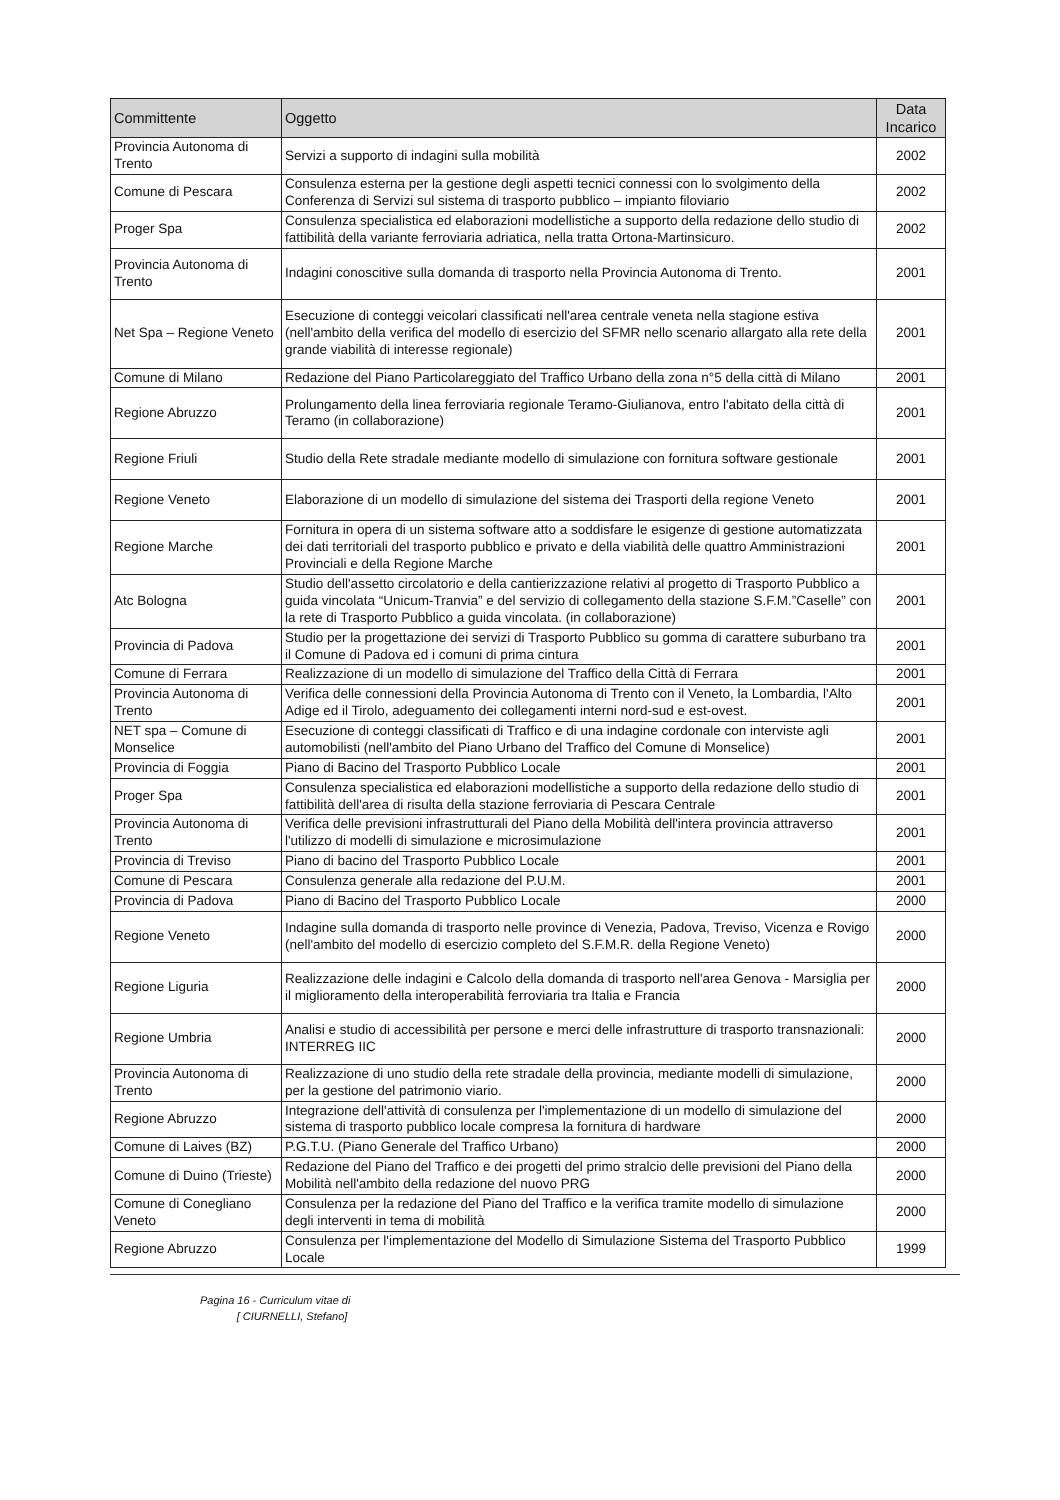| Committente | Oggetto | Data Incarico |
| --- | --- | --- |
| Provincia Autonoma di Trento | Servizi a supporto di indagini sulla mobilità | 2002 |
| Comune di Pescara | Consulenza esterna per la gestione degli aspetti tecnici connessi con lo svolgimento della Conferenza di Servizi sul sistema di trasporto pubblico – impianto filoviario | 2002 |
| Proger Spa | Consulenza specialistica ed elaborazioni modellistiche a supporto della redazione dello studio di fattibilità della variante ferroviaria adriatica, nella tratta Ortona-Martinsicuro. | 2002 |
| Provincia Autonoma di Trento | Indagini conoscitive sulla domanda di trasporto nella Provincia Autonoma di Trento. | 2001 |
| Net Spa – Regione Veneto | Esecuzione di conteggi veicolari classificati nell'area centrale veneta nella stagione estiva (nell'ambito della verifica del modello di esercizio del SFMR nello scenario allargato alla rete della grande viabilità di interesse regionale) | 2001 |
| Comune di Milano | Redazione del Piano Particolareggiato del Traffico Urbano della zona n°5 della città di Milano | 2001 |
| Regione Abruzzo | Prolungamento della linea ferroviaria regionale Teramo-Giulianova, entro l'abitato della città di Teramo (in collaborazione) | 2001 |
| Regione Friuli | Studio della Rete stradale mediante modello di simulazione con fornitura software gestionale | 2001 |
| Regione Veneto | Elaborazione di un modello di simulazione del sistema dei Trasporti della regione Veneto | 2001 |
| Regione Marche | Fornitura in opera di un sistema software atto a soddisfare le esigenze di gestione automatizzata dei dati territoriali del trasporto pubblico e privato e della viabilità delle quattro Amministrazioni Provinciali e della Regione Marche | 2001 |
| Atc Bologna | Studio dell'assetto circolatorio e della cantierizzazione relativi al progetto di Trasporto Pubblico a guida vincolata “Unicum-Tranvia” e del servizio di collegamento della stazione S.F.M.”Caselle” con la rete di Trasporto Pubblico a guida vincolata. (in collaborazione) | 2001 |
| Provincia di Padova | Studio per la progettazione dei servizi di Trasporto Pubblico su gomma di carattere suburbano tra il Comune di Padova ed i comuni di prima cintura | 2001 |
| Comune di Ferrara | Realizzazione di un modello di simulazione del Traffico della Città di Ferrara | 2001 |
| Provincia Autonoma di Trento | Verifica delle connessioni della Provincia Autonoma di Trento con il Veneto, la Lombardia, l'Alto Adige ed il Tirolo, adeguamento dei collegamenti interni nord-sud e est-ovest. | 2001 |
| NET spa – Comune di Monselice | Esecuzione di conteggi classificati di Traffico e di una indagine cordonale con interviste agli automobilisti (nell'ambito del Piano Urbano del Traffico del Comune di Monselice) | 2001 |
| Provincia di Foggia | Piano di Bacino del Trasporto Pubblico Locale | 2001 |
| Proger Spa | Consulenza specialistica ed elaborazioni modellistiche a supporto della redazione dello studio di fattibilità dell'area di risulta della stazione ferroviaria di Pescara Centrale | 2001 |
| Provincia Autonoma di Trento | Verifica delle previsioni infrastrutturali del Piano della Mobilità dell'intera provincia attraverso l'utilizzo di modelli di simulazione e microsimulazione | 2001 |
| Provincia di Treviso | Piano di bacino del Trasporto Pubblico Locale | 2001 |
| Comune di Pescara | Consulenza generale alla redazione del P.U.M. | 2001 |
| Provincia di Padova | Piano di Bacino del Trasporto Pubblico Locale | 2000 |
| Regione Veneto | Indagine sulla domanda di trasporto nelle province di Venezia, Padova, Treviso, Vicenza e Rovigo (nell'ambito del modello di esercizio completo del S.F.M.R. della Regione Veneto) | 2000 |
| Regione Liguria | Realizzazione delle indagini e Calcolo della domanda di trasporto nell'area Genova - Marsiglia per il miglioramento della interoperabilità ferroviaria tra Italia e Francia | 2000 |
| Regione Umbria | Analisi e studio di accessibilità per persone e merci delle infrastrutture di trasporto transnazionali: INTERREG IIC | 2000 |
| Provincia Autonoma di Trento | Realizzazione di uno studio della rete stradale della provincia, mediante modelli di simulazione, per la gestione del patrimonio viario. | 2000 |
| Regione Abruzzo | Integrazione dell'attività di consulenza per l'implementazione di un modello di simulazione del sistema di trasporto pubblico locale compresa la fornitura di hardware | 2000 |
| Comune di Laives (BZ) | P.G.T.U. (Piano Generale del Traffico Urbano) | 2000 |
| Comune di Duino (Trieste) | Redazione del Piano del Traffico e dei progetti del primo stralcio delle previsioni del Piano della Mobilità nell'ambito della redazione del nuovo PRG | 2000 |
| Comune di Conegliano Veneto | Consulenza per la redazione del Piano del Traffico e la verifica tramite modello di simulazione degli interventi in tema di mobilità | 2000 |
| Regione Abruzzo | Consulenza per l'implementazione del Modello di Simulazione Sistema del Trasporto Pubblico Locale | 1999 |
Pagina 16 - Curriculum vitae di
[ CIURNELLI, Stefano]